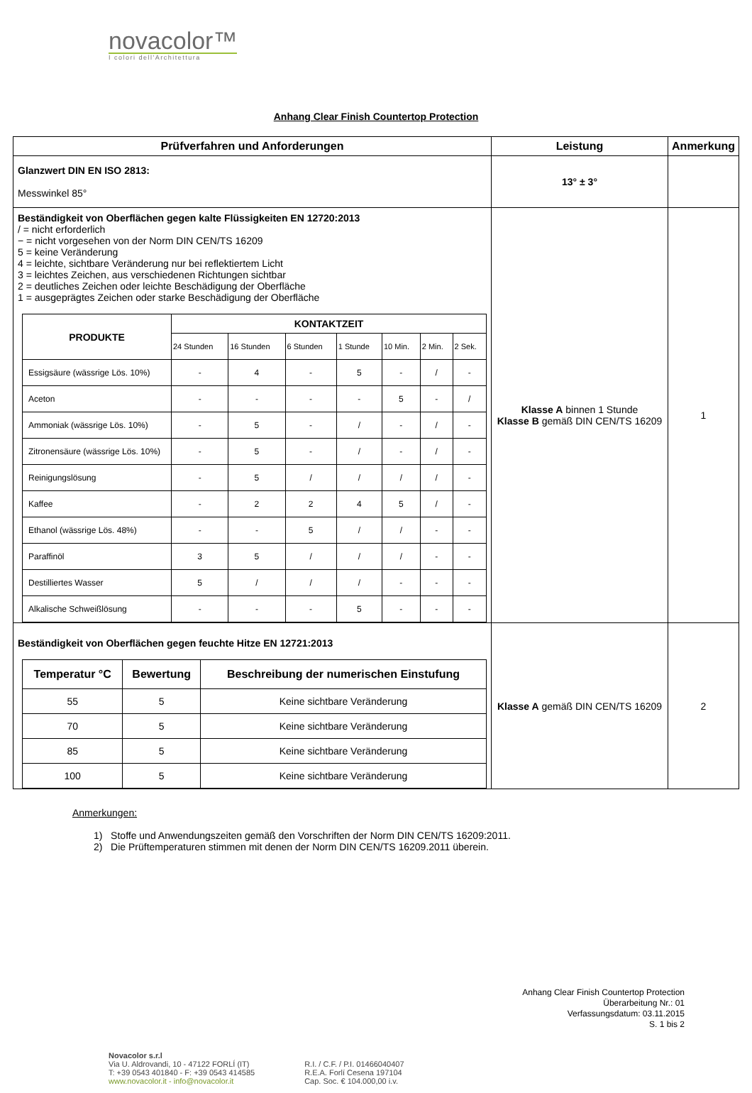novacolor™
I colori dell'Architettura
Anhang Clear Finish Countertop Protection
| Prüfverfahren und Anforderungen | Leistung | Anmerkung |
| --- | --- | --- |
| Glanzwert DIN EN ISO 2813: Messwinkel 85° | 13° ± 3° | |
| Beständigkeit von Oberflächen gegen kalte Flüssigkeiten EN 12720:2013 / = nicht erforderlich − = nicht vorgesehen von der Norm DIN CEN/TS 16209 5 = keine Veränderung 4 = leichte, sichtbare Veränderung nur bei reflektiertem Licht 3 = leichtes Zeichen, aus verschiedenen Richtungen sichtbar 2 = deutliches Zeichen oder leichte Beschädigung der Oberfläche 1 = ausgeprägtes Zeichen oder starke Beschädigung der Oberfläche / PRODUKTE / KONTAKTZEIT / / / / / / / / --- / --- / --- / --- / --- / --- / --- / --- / / / 24 Stunden / 16 Stunden / 6 Stunden / 1 Stunde / 10 Min. / 2 Min. / 2 Sek. / / Essigsäure (wässrige Lös. 10%) / - / 4 / - / 5 / - / / / - / / Aceton / - / - / - / - / 5 / - / / / / Ammoniak (wässrige Lös. 10%) / - / 5 / - / / / - / / / - / / Zitronensäure (wässrige Lös. 10%) / - / 5 / - / / / - / / / - / / Reinigungslösung / - / 5 / / / / / / / / / - / / Kaffee / - / 2 / 2 / 4 / 5 / / / - / / Ethanol (wässrige Lös. 48%) / - / - / 5 / / / / / - / - / / Paraffinöl / 3 / 5 / / / / / / / - / - / / Destilliertes Wasser / 5 / / / / / / / - / - / - / / Alkalische Schweißlösung / - / - / - / 5 / - / - / - / | Klasse A binnen 1 Stunde Klasse B gemäß DIN CEN/TS 16209 | 1 |
| Beständigkeit von Oberflächen gegen feuchte Hitze EN 12721:2013 / Temperatur °C / Bewertung / Beschreibung der numerischen Einstufung / / --- / --- / --- / / 55 / 5 / Keine sichtbare Veränderung / / 70 / 5 / Keine sichtbare Veränderung / / 85 / 5 / Keine sichtbare Veränderung / / 100 / 5 / Keine sichtbare Veränderung / | Klasse A gemäß DIN CEN/TS 16209 | 2 |
Anmerkungen:
1) Stoffe und Anwendungszeiten gemäß den Vorschriften der Norm DIN CEN/TS 16209:2011.
2) Die Prüftemperaturen stimmen mit denen der Norm DIN CEN/TS 16209.2011 überein.
Anhang Clear Finish Countertop Protection
Überarbeitung Nr.: 01
Verfassungsdatum: 03.11.2015
S. 1 bis 2
Novacolor s.r.l
Via U. Aldrovandi, 10 - 47122 FORLÍ (IT)
T: +39 0543 401840 - F: +39 0543 414585
www.novacolor.it - info@novacolor.it
R.I. / C.F. / P.I. 01466040407
R.E.A. Forlí Cesena 197104
Cap. Soc. € 104.000,00 i.v.